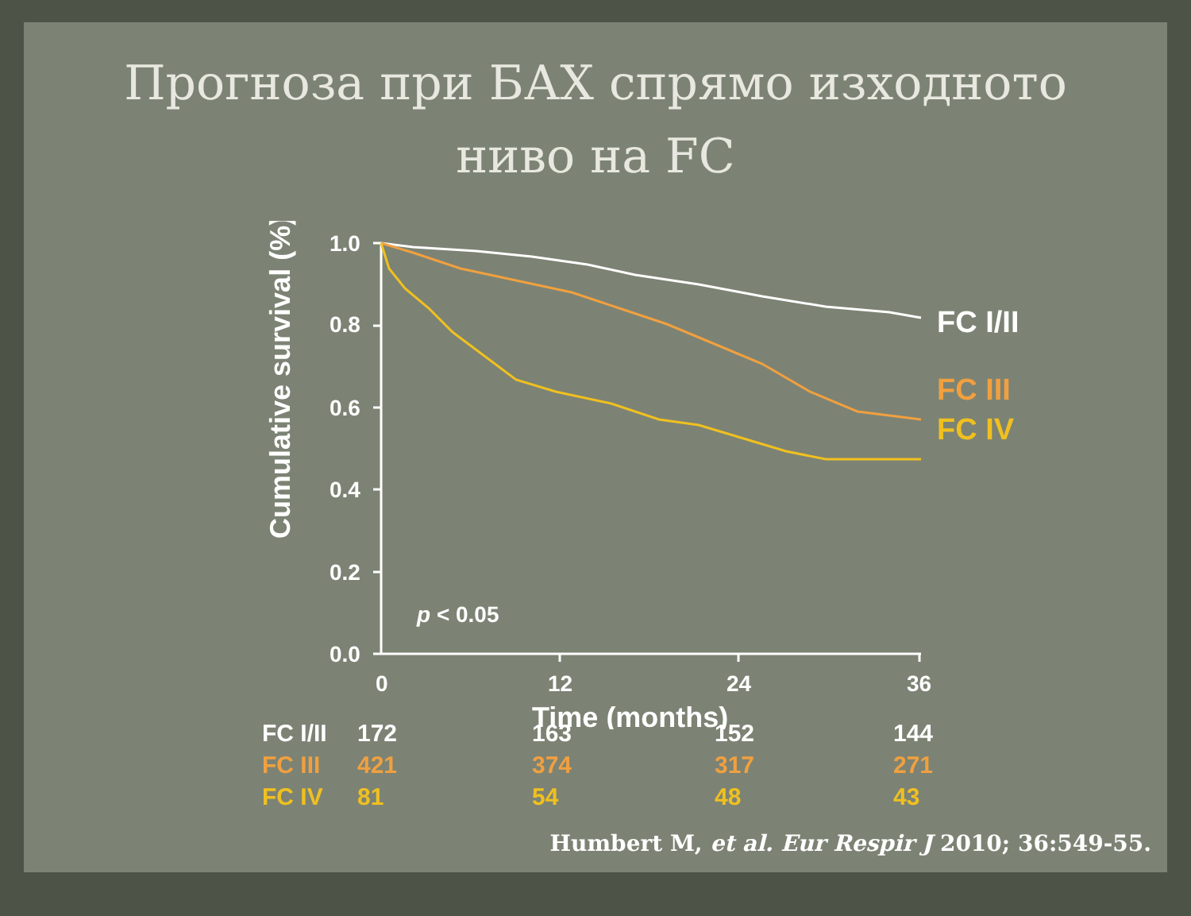Прогноза при БАХ спрямо изходното
ниво на FC
1.0
0.8
0.6
0.4
0.2
0.0
0
12
24
36
Time (months)
p < 0.05
Cumulative survival (%)
FC I/II
FC III
FC IV
| FC I/II | 172 | 163 | 152 | 144 |
| FC III | 421 | 374 | 317 | 271 |
| FC IV | 81 | 54 | 48 | 43 |
Humbert M, et al. Eur Respir J 2010; 36:549-55.